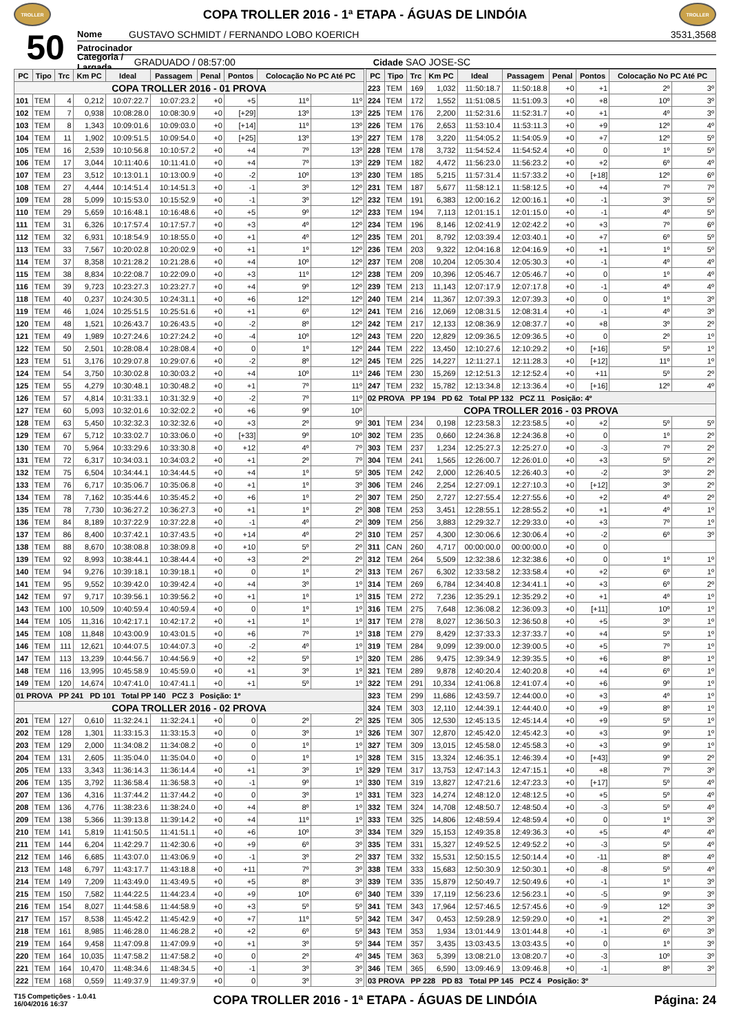TROLLER
COPA TROLLER 2016 - 1ª ETAPA - ÁGUAS DE LINDÓIA
TROLLER
50
Nome GUSTAVO SCHMIDT / FERNANDO LOBO KOERICH 3531,3568
Patrocinador
Categoria / Largada GRADUADO / 08:57:00 Cidade SAO JOSE-SC
| PC | Tipo | Trc | Km PC | Ideal | Passagem | Penal | Pontos | Colocação No PC Até PC | |
| --- | --- | --- | --- | --- | --- | --- | --- | --- | --- |
| COPA TROLLER 2016 - 01 PROVA | | | | | | | | | |
| 101 | TEM | 4 | 0,212 | 10:07:22.7 | 10:07:23.2 | +0 | +5 | 11º | 11º |
| 102 | TEM | 7 | 0,938 | 10:08:28.0 | 10:08:30.9 | +0 | [+29] | 13º | 13º |
| 103 | TEM | 8 | 1,343 | 10:09:01.6 | 10:09:03.0 | +0 | [+14] | 11º | 13º |
| 104 | TEM | 11 | 1,902 | 10:09:51.5 | 10:09:54.0 | +0 | [+25] | 13º | 13º |
| 105 | TEM | 16 | 2,539 | 10:10:56.8 | 10:10:57.2 | +0 | +4 | 7º | 13º |
| 106 | TEM | 17 | 3,044 | 10:11:40.6 | 10:11:41.0 | +0 | +4 | 7º | 13º |
| 107 | TEM | 23 | 3,512 | 10:13:01.1 | 10:13:00.9 | +0 | -2 | 10º | 13º |
| 108 | TEM | 27 | 4,444 | 10:14:51.4 | 10:14:51.3 | +0 | -1 | 3º | 12º |
| 109 | TEM | 28 | 5,099 | 10:15:53.0 | 10:15:52.9 | +0 | -1 | 3º | 12º |
| 110 | TEM | 29 | 5,659 | 10:16:48.1 | 10:16:48.6 | +0 | +5 | 9º | 12º |
| 111 | TEM | 31 | 6,326 | 10:17:57.4 | 10:17:57.7 | +0 | +3 | 4º | 12º |
| 112 | TEM | 32 | 6,931 | 10:18:54.9 | 10:18:55.0 | +0 | +1 | 4º | 12º |
| 113 | TEM | 33 | 7,567 | 10:20:02.8 | 10:20:02.9 | +0 | +1 | 1º | 12º |
| 114 | TEM | 37 | 8,358 | 10:21:28.2 | 10:21:28.6 | +0 | +4 | 10º | 12º |
| 115 | TEM | 38 | 8,834 | 10:22:08.7 | 10:22:09.0 | +0 | +3 | 11º | 12º |
| 116 | TEM | 39 | 9,723 | 10:23:27.3 | 10:23:27.7 | +0 | +4 | 9º | 12º |
| 118 | TEM | 40 | 0,237 | 10:24:30.5 | 10:24:31.1 | +0 | +6 | 12º | 12º |
| 119 | TEM | 46 | 1,024 | 10:25:51.5 | 10:25:51.6 | +0 | +1 | 6º | 12º |
| 120 | TEM | 48 | 1,521 | 10:26:43.7 | 10:26:43.5 | +0 | -2 | 8º | 12º |
| 121 | TEM | 49 | 1,989 | 10:27:24.6 | 10:27:24.2 | +0 | -4 | 10º | 12º |
| 122 | TEM | 50 | 2,501 | 10:28:08.4 | 10:28:08.4 | +0 | 0 | 1º | 12º |
| 123 | TEM | 51 | 3,176 | 10:29:07.8 | 10:29:07.6 | +0 | -2 | 8º | 12º |
| 124 | TEM | 54 | 3,750 | 10:30:02.8 | 10:30:03.2 | +0 | +4 | 10º | 11º |
| 125 | TEM | 55 | 4,279 | 10:30:48.1 | 10:30:48.2 | +0 | +1 | 7º | 11º |
| 126 | TEM | 57 | 4,814 | 10:31:33.1 | 10:31:32.9 | +0 | -2 | 7º | 11º |
| 127 | TEM | 60 | 5,093 | 10:32:01.6 | 10:32:02.2 | +0 | +6 | 9º | 10º |
| 128 | TEM | 63 | 5,450 | 10:32:32.3 | 10:32:32.6 | +0 | +3 | 2º | 9º |
| 129 | TEM | 67 | 5,712 | 10:33:02.7 | 10:33:06.0 | +0 | [+33] | 9º | 10º |
| 130 | TEM | 70 | 5,964 | 10:33:29.6 | 10:33:30.8 | +0 | +12 | 4º | 7º |
| 131 | TEM | 72 | 6,317 | 10:34:03.1 | 10:34:03.2 | +0 | +1 | 2º | 7º |
| 132 | TEM | 75 | 6,504 | 10:34:44.1 | 10:34:44.5 | +0 | +4 | 1º | 5º |
| 133 | TEM | 76 | 6,717 | 10:35:06.7 | 10:35:06.8 | +0 | +1 | 1º | 3º |
| 134 | TEM | 78 | 7,162 | 10:35:44.6 | 10:35:45.2 | +0 | +6 | 1º | 2º |
| 135 | TEM | 78 | 7,730 | 10:36:27.2 | 10:36:27.3 | +0 | +1 | 1º | 2º |
| 136 | TEM | 84 | 8,189 | 10:37:22.9 | 10:37:22.8 | +0 | -1 | 4º | 2º |
| 137 | TEM | 86 | 8,400 | 10:37:42.1 | 10:37:43.5 | +0 | +14 | 4º | 2º |
| 138 | TEM | 88 | 8,670 | 10:38:08.8 | 10:38:09.8 | +0 | +10 | 5º | 2º |
| 139 | TEM | 92 | 8,993 | 10:38:44.1 | 10:38:44.4 | +0 | +3 | 2º | 2º |
| 140 | TEM | 94 | 9,276 | 10:39:18.1 | 10:39:18.1 | +0 | 0 | 1º | 2º |
| 141 | TEM | 95 | 9,552 | 10:39:42.0 | 10:39:42.4 | +0 | +4 | 3º | 1º |
| 142 | TEM | 97 | 9,717 | 10:39:56.1 | 10:39:56.2 | +0 | +1 | 1º | 1º |
| 143 | TEM | 100 | 10,509 | 10:40:59.4 | 10:40:59.4 | +0 | 0 | 1º | 1º |
| 144 | TEM | 105 | 11,316 | 10:42:17.1 | 10:42:17.2 | +0 | +1 | 1º | 1º |
| 145 | TEM | 108 | 11,848 | 10:43:00.9 | 10:43:01.5 | +0 | +6 | 7º | 1º |
| 146 | TEM | 111 | 12,621 | 10:44:07.5 | 10:44:07.3 | +0 | -2 | 4º | 1º |
| 147 | TEM | 113 | 13,239 | 10:44:56.7 | 10:44:56.9 | +0 | +2 | 5º | 1º |
| 148 | TEM | 116 | 13,995 | 10:45:58.9 | 10:45:59.0 | +0 | +1 | 3º | 1º |
| 149 | TEM | 120 | 14,674 | 10:47:41.0 | 10:47:41.1 | +0 | +1 | 5º | 1º |
| 01 PROVA PP 241 PD 101 Total PP 140 PCZ 3 Posição: 1º | | | | | | | | | |
| COPA TROLLER 2016 - 02 PROVA | | | | | | | | | |
| 201 | TEM | 127 | 0,610 | 11:32:24.1 | 11:32:24.1 | +0 | 0 | 2º | 2º |
| 202 | TEM | 128 | 1,301 | 11:33:15.3 | 11:33:15.3 | +0 | 0 | 3º | 1º |
| 203 | TEM | 129 | 2,000 | 11:34:08.2 | 11:34:08.2 | +0 | 0 | 1º | 1º |
| 204 | TEM | 131 | 2,605 | 11:35:04.0 | 11:35:04.0 | +0 | 0 | 1º | 1º |
| 205 | TEM | 133 | 3,343 | 11:36:14.3 | 11:36:14.4 | +0 | +1 | 3º | 1º |
| 206 | TEM | 135 | 3,792 | 11:36:58.4 | 11:36:58.3 | +0 | -1 | 9º | 1º |
| 207 | TEM | 136 | 4,316 | 11:37:44.2 | 11:37:44.2 | +0 | 0 | 3º | 1º |
| 208 | TEM | 136 | 4,776 | 11:38:23.6 | 11:38:24.0 | +0 | +4 | 8º | 1º |
| 209 | TEM | 138 | 5,366 | 11:39:13.8 | 11:39:14.2 | +0 | +4 | 11º | 1º |
| 210 | TEM | 141 | 5,819 | 11:41:50.5 | 11:41:51.1 | +0 | +6 | 10º | 3º |
| 211 | TEM | 144 | 6,204 | 11:42:29.7 | 11:42:30.6 | +0 | +9 | 6º | 3º |
| 212 | TEM | 146 | 6,685 | 11:43:07.0 | 11:43:06.9 | +0 | -1 | 3º | 2º |
| 213 | TEM | 148 | 6,797 | 11:43:17.7 | 11:43:18.8 | +0 | +11 | 7º | 3º |
| 214 | TEM | 149 | 7,209 | 11:43:49.0 | 11:43:49.5 | +0 | +5 | 8º | 3º |
| 215 | TEM | 150 | 7,582 | 11:44:22.5 | 11:44:23.4 | +0 | +9 | 10º | 6º |
| 216 | TEM | 154 | 8,027 | 11:44:58.6 | 11:44:58.9 | +0 | +3 | 5º | 5º |
| 217 | TEM | 157 | 8,538 | 11:45:42.2 | 11:45:42.9 | +0 | +7 | 11º | 5º |
| 218 | TEM | 161 | 8,985 | 11:46:28.0 | 11:46:28.2 | +0 | +2 | 6º | 5º |
| 219 | TEM | 164 | 9,458 | 11:47:09.8 | 11:47:09.9 | +0 | +1 | 3º | 5º |
| 220 | TEM | 164 | 10,035 | 11:47:58.2 | 11:47:58.2 | +0 | 0 | 2º | 4º |
| 221 | TEM | 164 | 10,470 | 11:48:34.6 | 11:48:34.5 | +0 | -1 | 3º | 3º |
| 222 | TEM | 168 | 0,559 | 11:49:37.9 | 11:49:37.9 | +0 | 0 | 3º | 3º |
| PC | Tipo | Trc | Km PC | Ideal | Passagem | Penal | Pontos | Colocação No PC Até PC | |
| --- | --- | --- | --- | --- | --- | --- | --- | --- | --- |
| 223 | TEM | 169 | 1,032 | 11:50:18.7 | 11:50:18.8 | +0 | +1 | 2º | 3º |
| 224 | TEM | 172 | 1,552 | 11:51:08.5 | 11:51:09.3 | +0 | +8 | 10º | 3º |
| 225 | TEM | 176 | 2,200 | 11:52:31.6 | 11:52:31.7 | +0 | +1 | 4º | 3º |
| 226 | TEM | 176 | 2,653 | 11:53:10.4 | 11:53:11.3 | +0 | +9 | 12º | 4º |
| 227 | TEM | 178 | 3,220 | 11:54:05.2 | 11:54:05.9 | +0 | +7 | 12º | 5º |
| 228 | TEM | 178 | 3,732 | 11:54:52.4 | 11:54:52.4 | +0 | 0 | 1º | 5º |
| 229 | TEM | 182 | 4,472 | 11:56:23.0 | 11:56:23.2 | +0 | +2 | 6º | 4º |
| 230 | TEM | 185 | 5,215 | 11:57:31.4 | 11:57:33.2 | +0 | [+18] | 12º | 6º |
| 231 | TEM | 187 | 5,677 | 11:58:12.1 | 11:58:12.5 | +0 | +4 | 7º | 7º |
| 232 | TEM | 191 | 6,383 | 12:00:16.2 | 12:00:16.1 | +0 | -1 | 3º | 5º |
| 233 | TEM | 194 | 7,113 | 12:01:15.1 | 12:01:15.0 | +0 | -1 | 4º | 5º |
| 234 | TEM | 196 | 8,146 | 12:02:41.9 | 12:02:42.2 | +0 | +3 | 7º | 6º |
| 235 | TEM | 201 | 8,792 | 12:03:39.4 | 12:03:40.1 | +0 | +7 | 6º | 5º |
| 236 | TEM | 203 | 9,322 | 12:04:16.8 | 12:04:16.9 | +0 | +1 | 1º | 5º |
| 237 | TEM | 208 | 10,204 | 12:05:30.4 | 12:05:30.3 | +0 | -1 | 4º | 4º |
| 238 | TEM | 209 | 10,396 | 12:05:46.7 | 12:05:46.7 | +0 | 0 | 1º | 4º |
| 239 | TEM | 213 | 11,143 | 12:07:17.9 | 12:07:17.8 | +0 | -1 | 4º | 4º |
| 240 | TEM | 214 | 11,367 | 12:07:39.3 | 12:07:39.3 | +0 | 0 | 1º | 3º |
| 241 | TEM | 216 | 12,069 | 12:08:31.5 | 12:08:31.4 | +0 | -1 | 4º | 3º |
| 242 | TEM | 217 | 12,133 | 12:08:36.9 | 12:08:37.7 | +0 | +8 | 3º | 2º |
| 243 | TEM | 220 | 12,829 | 12:09:36.5 | 12:09:36.5 | +0 | 0 | 2º | 1º |
| 244 | TEM | 222 | 13,450 | 12:10:27.6 | 12:10:29.2 | +0 | [+16] | 5º | 1º |
| 245 | TEM | 225 | 14,227 | 12:11:27.1 | 12:11:28.3 | +0 | [+12] | 11º | 1º |
| 246 | TEM | 230 | 15,269 | 12:12:51.3 | 12:12:52.4 | +0 | +11 | 5º | 2º |
| 247 | TEM | 232 | 15,782 | 12:13:34.8 | 12:13:36.4 | +0 | [+16] | 12º | 4º |
| 02 PROVA PP 194 PD 62 Total PP 132 PCZ 11 Posição: 4º | | | | | | | | | |
| COPA TROLLER 2016 - 03 PROVA | | | | | | | | | |
| 301 | TEM | 234 | 0,198 | 12:23:58.3 | 12:23:58.5 | +0 | +2 | 5º | 5º |
| 302 | TEM | 235 | 0,660 | 12:24:36.8 | 12:24:36.8 | +0 | 0 | 1º | 2º |
| 303 | TEM | 237 | 1,234 | 12:25:27.3 | 12:25:27.0 | +0 | -3 | 7º | 2º |
| 304 | TEM | 241 | 1,565 | 12:26:00.7 | 12:26:01.0 | +0 | +3 | 5º | 2º |
| 305 | TEM | 242 | 2,000 | 12:26:40.5 | 12:26:40.3 | +0 | -2 | 3º | 2º |
| 306 | TEM | 246 | 2,254 | 12:27:09.1 | 12:27:10.3 | +0 | [+12] | 3º | 2º |
| 307 | TEM | 250 | 2,727 | 12:27:55.4 | 12:27:55.6 | +0 | +2 | 4º | 2º |
| 308 | TEM | 253 | 3,451 | 12:28:55.1 | 12:28:55.2 | +0 | +1 | 4º | 1º |
| 309 | TEM | 256 | 3,883 | 12:29:32.7 | 12:29:33.0 | +0 | +3 | 7º | 1º |
| 310 | TEM | 257 | 4,300 | 12:30:06.6 | 12:30:06.4 | +0 | -2 | 6º | 3º |
| 311 | CAN | 260 | 4,717 | 00:00:00.0 | 00:00:00.0 | +0 | 0 | | |
| 312 | TEM | 264 | 5,509 | 12:32:38.6 | 12:32:38.6 | +0 | 0 | 1º | 1º |
| 313 | TEM | 267 | 6,302 | 12:33:58.2 | 12:33:58.4 | +0 | +2 | 6º | 1º |
| 314 | TEM | 269 | 6,784 | 12:34:40.8 | 12:34:41.1 | +0 | +3 | 6º | 2º |
| 315 | TEM | 272 | 7,236 | 12:35:29.1 | 12:35:29.2 | +0 | +1 | 4º | 1º |
| 316 | TEM | 275 | 7,648 | 12:36:08.2 | 12:36:09.3 | +0 | [+11] | 10º | 1º |
| 317 | TEM | 278 | 8,027 | 12:36:50.3 | 12:36:50.8 | +0 | +5 | 3º | 1º |
| 318 | TEM | 279 | 8,429 | 12:37:33.3 | 12:37:33.7 | +0 | +4 | 5º | 1º |
| 319 | TEM | 284 | 9,099 | 12:39:00.0 | 12:39:00.5 | +0 | +5 | 7º | 1º |
| 320 | TEM | 286 | 9,475 | 12:39:34.9 | 12:39:35.5 | +0 | +6 | 8º | 1º |
| 321 | TEM | 289 | 9,878 | 12:40:20.4 | 12:40:20.8 | +0 | +4 | 6º | 1º |
| 322 | TEM | 291 | 10,334 | 12:41:06.8 | 12:41:07.4 | +0 | +6 | 9º | 1º |
| 323 | TEM | 299 | 11,686 | 12:43:59.7 | 12:44:00.0 | +0 | +3 | 4º | 1º |
| 324 | TEM | 303 | 12,110 | 12:44:39.1 | 12:44:40.0 | +0 | +9 | 8º | 1º |
| 325 | TEM | 305 | 12,530 | 12:45:13.5 | 12:45:14.4 | +0 | +9 | 5º | 1º |
| 326 | TEM | 307 | 12,870 | 12:45:42.0 | 12:45:42.3 | +0 | +3 | 9º | 1º |
| 327 | TEM | 309 | 13,015 | 12:45:58.0 | 12:45:58.3 | +0 | +3 | 9º | 1º |
| 328 | TEM | 315 | 13,324 | 12:46:35.1 | 12:46:39.4 | +0 | [+43] | 9º | 2º |
| 329 | TEM | 317 | 13,753 | 12:47:14.3 | 12:47:15.1 | +0 | +8 | 7º | 3º |
| 330 | TEM | 319 | 13,827 | 12:47:21.6 | 12:47:23.3 | +0 | [+17] | 5º | 4º |
| 331 | TEM | 323 | 14,274 | 12:48:12.0 | 12:48:12.5 | +0 | +5 | 5º | 4º |
| 332 | TEM | 324 | 14,708 | 12:48:50.7 | 12:48:50.4 | +0 | -3 | 5º | 4º |
| 333 | TEM | 325 | 14,806 | 12:48:59.4 | 12:48:59.4 | +0 | 0 | 1º | 3º |
| 334 | TEM | 329 | 15,153 | 12:49:35.8 | 12:49:36.3 | +0 | +5 | 4º | 4º |
| 335 | TEM | 331 | 15,327 | 12:49:52.5 | 12:49:52.2 | +0 | -3 | 5º | 4º |
| 337 | TEM | 332 | 15,531 | 12:50:15.5 | 12:50:14.4 | +0 | -11 | 8º | 4º |
| 338 | TEM | 333 | 15,683 | 12:50:30.9 | 12:50:30.1 | +0 | -8 | 5º | 4º |
| 339 | TEM | 335 | 15,879 | 12:50:49.7 | 12:50:49.6 | +0 | -1 | 1º | 3º |
| 340 | TEM | 339 | 17,119 | 12:56:23.6 | 12:56:23.1 | +0 | -5 | 9º | 3º |
| 341 | TEM | 343 | 17,964 | 12:57:46.5 | 12:57:45.6 | +0 | -9 | 12º | 3º |
| 342 | TEM | 347 | 0,453 | 12:59:28.9 | 12:59:29.0 | +0 | +1 | 2º | 3º |
| 343 | TEM | 353 | 1,934 | 13:01:44.9 | 13:01:44.8 | +0 | -1 | 6º | 3º |
| 344 | TEM | 357 | 3,435 | 13:03:43.5 | 13:03:43.5 | +0 | 0 | 1º | 3º |
| 345 | TEM | 363 | 5,399 | 13:08:21.0 | 13:08:20.7 | +0 | -3 | 10º | 3º |
| 346 | TEM | 365 | 6,590 | 13:09:46.9 | 13:09:46.8 | +0 | -1 | 8º | 3º |
| 03 PROVA PP 228 PD 83 Total PP 145 PCZ 4 Posição: 3º | | | | | | | | | |
T15 Competições - 1.0.41
16/04/2016 16:37
COPA TROLLER 2016 - 1ª ETAPA - ÁGUAS DE LINDÓIA
Página: 24